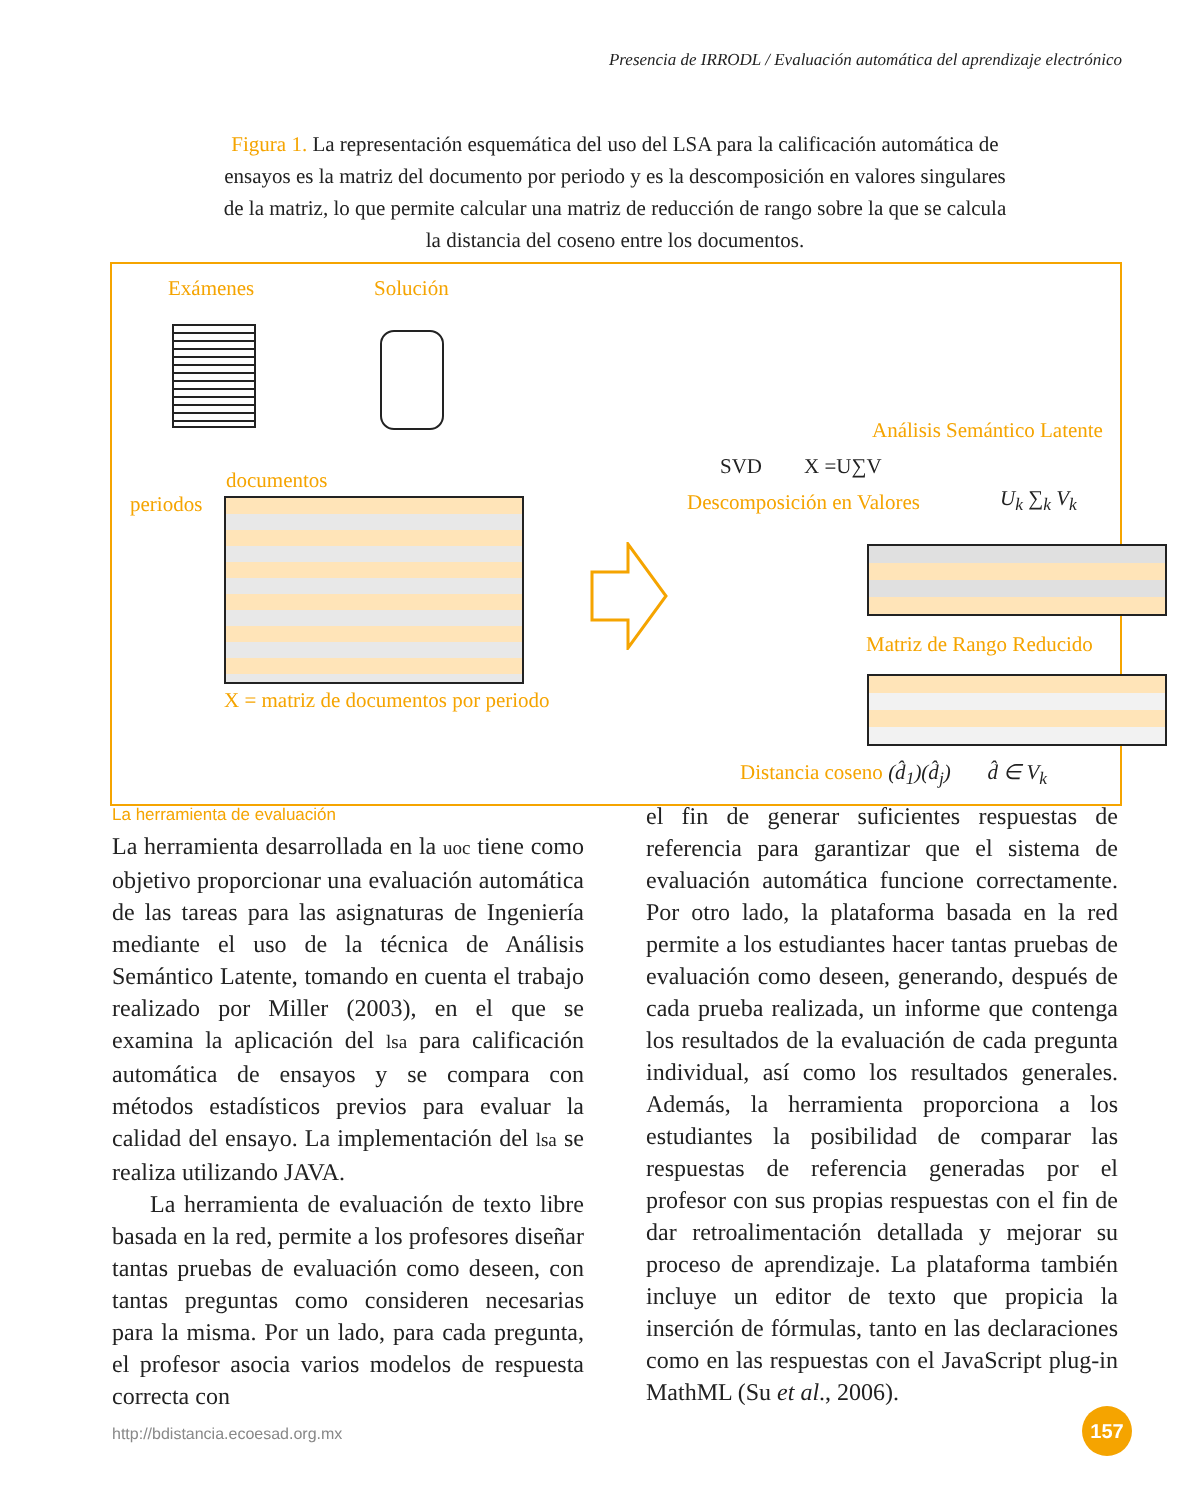Presencia de IRRODL / Evaluación automática del aprendizaje electrónico
Figura 1. La representación esquemática del uso del LSA para la calificación automática de ensayos es la matriz del documento por periodo y es la descomposición en valores singulares de la matriz, lo que permite calcular una matriz de reducción de rango sobre la que se calcula la distancia del coseno entre los documentos.
Exámenes Solución
Análisis Semántico Latente
SVD X =U∑V
Descomposición en Valores U<sub>k</sub> ∑<sub>k</sub> V<sub>k</sub>
documentos
periodos
X = matriz de documentos por periodo
Matriz de Rango Reducido
Distancia coseno (d̂<sub>1</sub>)(d̂<sub>j</sub>) d̂ ∈ V<sub>k</sub>
La herramienta de evaluación
La herramienta desarrollada en la uoc tiene como objetivo proporcionar una evaluación automática de las tareas para las asignaturas de Ingeniería mediante el uso de la técnica de Análisis Semántico Latente, tomando en cuenta el trabajo realizado por Miller (2003), en el que se examina la aplicación del lsa para calificación automática de ensayos y se compara con métodos estadísticos previos para evaluar la calidad del ensayo. La implementación del lsa se realiza utilizando JAVA.
La herramienta de evaluación de texto libre basada en la red, permite a los profesores diseñar tantas pruebas de evaluación como deseen, con tantas preguntas como consideren necesarias para la misma. Por un lado, para cada pregunta, el profesor asocia varios modelos de respuesta correcta con
el fin de generar suficientes respuestas de referencia para garantizar que el sistema de evaluación automática funcione correctamente. Por otro lado, la plataforma basada en la red permite a los estudiantes hacer tantas pruebas de evaluación como deseen, generando, después de cada prueba realizada, un informe que contenga los resultados de la evaluación de cada pregunta individual, así como los resultados generales. Además, la herramienta proporciona a los estudiantes la posibilidad de comparar las respuestas de referencia generadas por el profesor con sus propias respuestas con el fin de dar retroalimentación detallada y mejorar su proceso de aprendizaje. La plataforma también incluye un editor de texto que propicia la inserción de fórmulas, tanto en las declaraciones como en las respuestas con el JavaScript plug-in MathML (Su et al., 2006).
http://bdistancia.ecoesad.org.mx
157